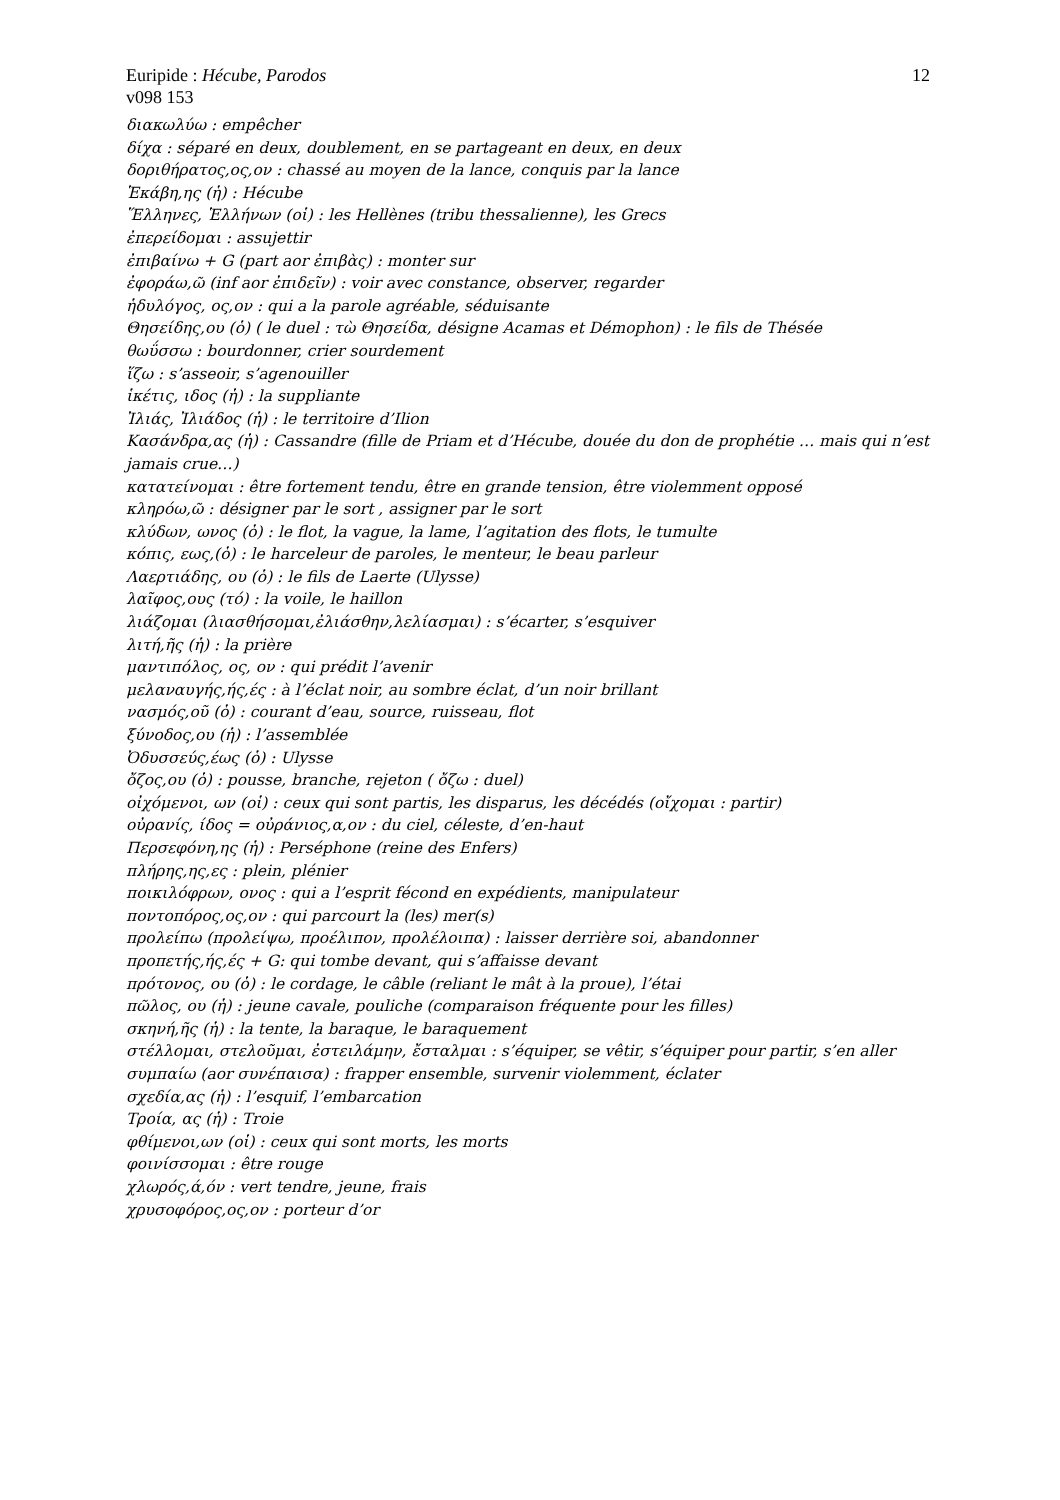Euripide : Hécube, Parodos 12
v098 153
διακωλύω : empêcher
δίχα : séparé en deux, doublement, en se partageant en deux, en deux
δοριθήρατος,ος,ον : chassé au moyen de la lance, conquis par la lance
Ἑκάβη,ης (ἡ) : Hécube
Ἕλληνες, Ἑλλήνων (οἱ) : les Hellènes (tribu thessalienne), les Grecs
ἐπερείδομαι : assujettir
ἐπιβαίνω + G (part aor ἐπιβὰς) : monter sur
ἐφοράω,ῶ (inf aor ἐπιδεῖν) : voir avec constance, observer, regarder
ἡδυλόγος, ος,ον : qui a la parole agréable, séduisante
Θησείδης,ου (ὁ) ( le duel : τὼ Θησείδα, désigne Acamas et Démophon) : le fils de Thésée
θωΰσσω : bourdonner, crier sourdement
ἵζω : s’asseoir, s’agenouiller
ἱκέτις, ιδος (ἡ) : la suppliante
Ἰλιάς, Ἰλιάδος (ἡ) : le territoire d’Ilion
Κασάνδρα,ας (ἡ) : Cassandre (fille de Priam et d’Hécube, douée du don de prophétie … mais qui n’est jamais crue…)
κατατείνομαι : être fortement tendu, être en grande tension, être violemment opposé
κληρόω,ῶ : désigner par le sort , assigner par le sort
κλύδων, ωνος (ὁ) : le flot, la vague, la lame, l’agitation des flots, le tumulte
κόπις, εως,(ὁ) : le harceleur de paroles, le menteur, le beau parleur
Λαερτιάδης, ου (ὁ) : le fils de Laerte (Ulysse)
λαῖφος,ους (τό) : la voile, le haillon
λιάζομαι (λιασθήσομαι,ἐλιάσθην,λελίασμαι) : s’écarter, s’esquiver
λιτή,ῆς (ἡ) : la prière
μαντιπόλος, ος, ον : qui prédit l’avenir
μελαναυγής,ής,ές : à l’éclat noir, au sombre éclat, d’un noir brillant
νασμός,οῦ (ὁ) : courant d’eau, source, ruisseau, flot
ξύνοδος,ου (ἡ) : l’assemblée
Ὀδυσσεύς,έως (ὁ) : Ulysse
ὄζος,ου (ὁ) : pousse, branche, rejeton ( ὄζω : duel)
οἰχόμενοι, ων (οἱ) : ceux qui sont partis, les disparus, les décédés (οἴχομαι : partir)
οὐρανίς, ίδος = οὐράνιος,α,ον : du ciel, céleste, d’en-haut
Περσεφόνη,ης (ἡ) : Perséphone (reine des Enfers)
πλήρης,ης,ες : plein, plénier
ποικιλόφρων, ονος : qui a l’esprit fécond en expédients, manipulateur
ποντοπόρος,ος,ον : qui parcourt la (les) mer(s)
προλείπω (προλείψω, προέλιπον, προλέλοιπα) : laisser derrière soi, abandonner
προπετής,ής,ές + G: qui tombe devant, qui s’affaisse devant
πρότονος, ου (ὁ) : le cordage, le câble (reliant le mât à la proue), l’étai
πῶλος, ου (ἡ) : jeune cavale, pouliche (comparaison fréquente pour les filles)
σκηνή,ῆς (ἡ) : la tente, la baraque, le baraquement
στέλλομαι, στελοῦμαι, ἐστειλάμην, ἔσταλμαι : s’équiper, se vêtir, s’équiper pour partir, s’en aller
συμπαίω (aor συνέπαισα) : frapper ensemble, survenir violemment, éclater
σχεδία,ας (ἡ) : l’esquif, l’embarcation
Τροία, ας (ἡ) : Troie
φθίμενοι,ων (οἱ) : ceux qui sont morts, les morts
φοινίσσομαι : être rouge
χλωρός,ά,όν : vert tendre, jeune, frais
χρυσοφόρος,ος,ον : porteur d’or